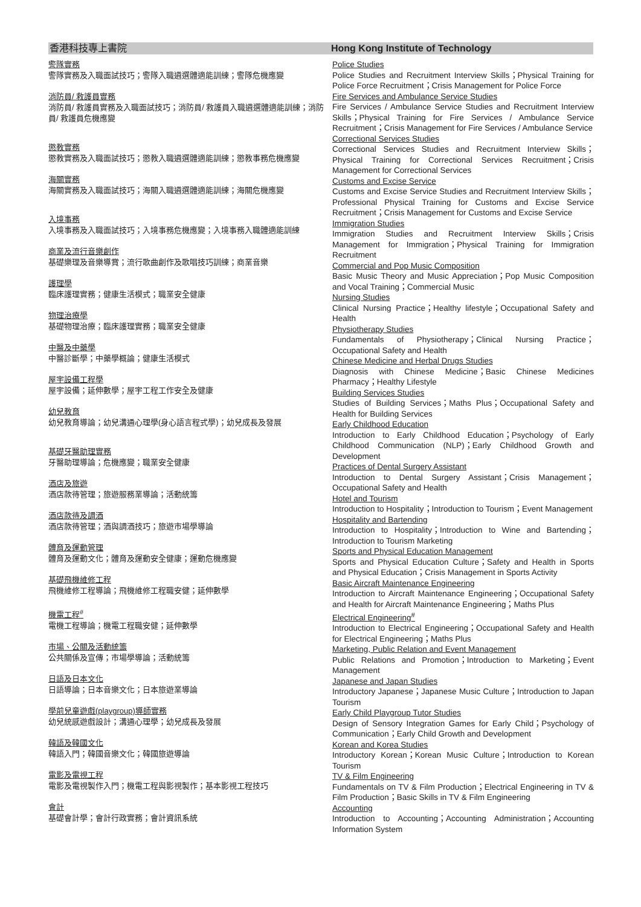香港科技專上書院
警隊實務
警隊實務及入職面試技巧；警隊入職遴選體適能訓練；警隊危機應變
消防員/ 救護員實務
消防員/ 救護員實務及入職面試技巧；消防員/ 救護員入職遴選體適能訓練；消防員/ 救護員危機應變
懲教實務
懲教實務及入職面試技巧；懲教入職遴選體適能訓練；懲教事務危機應變
海關實務
海關實務及入職面試技巧；海關入職遴選體適能訓練；海關危機應變
入境事務
入境事務及入職面試技巧；入境事務危機應變；入境事務入職體適能訓練
商業及流行音樂創作
基礎樂理及音樂導賞；流行歌曲創作及歌唱技巧訓練；商業音樂
護理學
臨床護理實務；健康生活模式；職業安全健康
物理治療學
基礎物理治療；臨床護理實務；職業安全健康
中醫及中藥學
中醫診斷學；中藥學概論；健康生活模式
屋宇設備工程學
屋宇設備；延伸數學；屋宇工程工作安全及健康
幼兒教育
幼兒教育導論；幼兒溝通心理學(身心語言程式學)；幼兒成長及發展
基礎牙醫助理實務
牙醫助理導論；危機應變；職業安全健康
酒店及旅遊
酒店款待管理；旅遊服務業導論；活動統籌
酒店款待及調酒
酒店款待管理；酒與調酒技巧；旅遊市場學導論
體育及運動管理
體育及運動文化；體育及運動安全健康；運動危機應變
基礎飛機維修工程
飛機維修工程導論；飛機維修工程職安健；延伸數學
機電工程<sup>#</sup>
電機工程導論；機電工程職安健；延伸數學
市場、公關及活動統籌
公共關係及宣傳；市場學導論；活動統籌
日語及日本文化
日語導論；日本音樂文化；日本旅遊業導論
學前兒童遊戲(playgroup)導師實務
幼兒統感遊戲設計；溝通心理學；幼兒成長及發展
韓語及韓國文化
韓語入門；韓國音樂文化；韓國旅遊導論
電影及電視工程
電影及電視製作入門；機電工程與影視製作；基本影視工程技巧
會計
基礎會計學；會計行政實務；會計資訊系統
Hong Kong Institute of Technology
Police Studies
Police Studies and Recruitment Interview Skills；Physical Training for Police Force Recruitment；Crisis Management for Police Force
Fire Services and Ambulance Service Studies
Fire Services / Ambulance Service Studies and Recruitment Interview Skills；Physical Training for Fire Services / Ambulance Service Recruitment；Crisis Management for Fire Services / Ambulance Service
Correctional Services Studies
Correctional Services Studies and Recruitment Interview Skills；Physical Training for Correctional Services Recruitment；Crisis Management for Correctional Services
Customs and Excise Service
Customs and Excise Service Studies and Recruitment Interview Skills；Professional Physical Training for Customs and Excise Service Recruitment；Crisis Management for Customs and Excise Service
Immigration Studies
Immigration Studies and Recruitment Interview Skills；Crisis Management for Immigration；Physical Training for Immigration Recruitment
Commercial and Pop Music Composition
Basic Music Theory and Music Appreciation；Pop Music Composition and Vocal Training；Commercial Music
Nursing Studies
Clinical Nursing Practice；Healthy lifestyle；Occupational Safety and Health
Physiotherapy Studies
Fundamentals of Physiotherapy；Clinical Nursing Practice；Occupational Safety and Health
Chinese Medicine and Herbal Drugs Studies
Diagnosis with Chinese Medicine；Basic Chinese Medicines Pharmacy；Healthy Lifestyle
Building Services Studies
Studies of Building Services；Maths Plus；Occupational Safety and Health for Building Services
Early Childhood Education
Introduction to Early Childhood Education；Psychology of Early Childhood Communication (NLP)；Early Childhood Growth and Development
Practices of Dental Surgery Assistant
Introduction to Dental Surgery Assistant；Crisis Management；Occupational Safety and Health
Hotel and Tourism
Introduction to Hospitality；Introduction to Tourism；Event Management
Hospitality and Bartending
Introduction to Hospitality；Introduction to Wine and Bartending；Introduction to Tourism Marketing
Sports and Physical Education Management
Sports and Physical Education Culture；Safety and Health in Sports and Physical Education；Crisis Management in Sports Activity
Basic Aircraft Maintenance Engineering
Introduction to Aircraft Maintenance Engineering；Occupational Safety and Health for Aircraft Maintenance Engineering；Maths Plus
Electrical Engineering<sup>#</sup>
Introduction to Electrical Engineering；Occupational Safety and Health for Electrical Engineering；Maths Plus
Marketing, Public Relation and Event Management
Public Relations and Promotion；Introduction to Marketing；Event Management
Japanese and Japan Studies
Introductory Japanese；Japanese Music Culture；Introduction to Japan Tourism
Early Child Playgroup Tutor Studies
Design of Sensory Integration Games for Early Child；Psychology of Communication；Early Child Growth and Development
Korean and Korea Studies
Introductory Korean；Korean Music Culture；Introduction to Korean Tourism
TV & Film Engineering
Fundamentals on TV & Film Production；Electrical Engineering in TV & Film Production；Basic Skills in TV & Film Engineering
Accounting
Introduction to Accounting；Accounting Administration；Accounting Information System